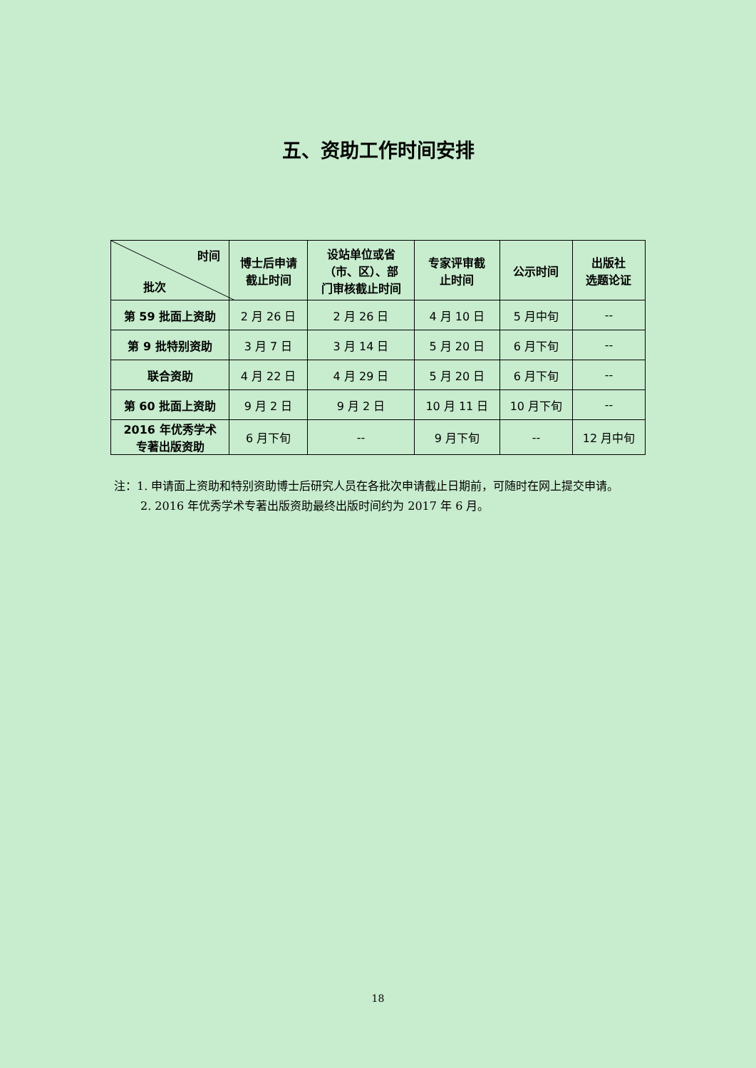五、资助工作时间安排
| 时间 批次 | 博士后申请 截止时间 | 设站单位或省 （市、区）、部 门审核截止时间 | 专家评审截 止时间 | 公示时间 | 出版社 选题论证 |
| --- | --- | --- | --- | --- | --- |
| 第 59 批面上资助 | 2 月 26 日 | 2 月 26 日 | 4 月 10 日 | 5 月中旬 | -- |
| 第 9 批特别资助 | 3 月 7 日 | 3 月 14 日 | 5 月 20 日 | 6 月下旬 | -- |
| 联合资助 | 4 月 22 日 | 4 月 29 日 | 5 月 20 日 | 6 月下旬 | -- |
| 第 60 批面上资助 | 9 月 2 日 | 9 月 2 日 | 10 月 11 日 | 10 月下旬 | -- |
| 2016 年优秀学术 专著出版资助 | 6 月下旬 | -- | 9 月下旬 | -- | 12 月中旬 |
注：1. 申请面上资助和特别资助博士后研究人员在各批次申请截止日期前，可随时在网上提交申请。
2. 2016 年优秀学术专著出版资助最终出版时间约为 2017 年 6 月。
18